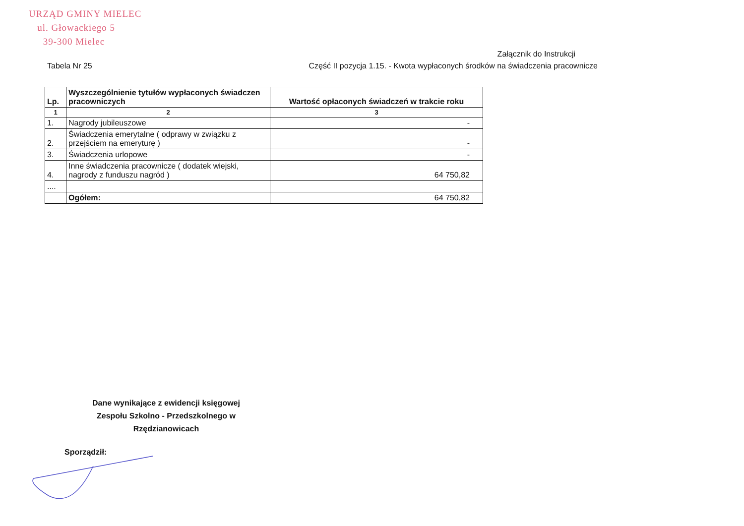URZĄD GMINY MIELEC
ul. Głowackiego 5
39-300 Mielec
Załącznik do Instrukcji
Tabela Nr 25 Część II pozycja 1.15. - Kwota wypłaconych środków na świadczenia pracownicze
| Lp. | Wyszczególnienie tytułów wypłaconych świadczen pracowniczych | Wartość opłaconych świadczeń w trakcie roku |
| --- | --- | --- |
| 1 | 2 | 3 |
| 1. | Nagrody jubileuszowe | - |
| 2. | Świadczenia emerytalne ( odprawy w związku z przejściem na emeryturę ) | - |
| 3. | Świadczenia urlopowe | - |
| 4. | Inne świadczenia pracownicze ( dodatek wiejski, nagrody z funduszu nagród ) | 64 750,82 |
| .... | | |
| | Ogółem: | 64 750,82 |
Dane wynikające z ewidencji księgowej Zespołu Szkolno - Przedszkolnego w Rzędzianowicach
Sporządził: